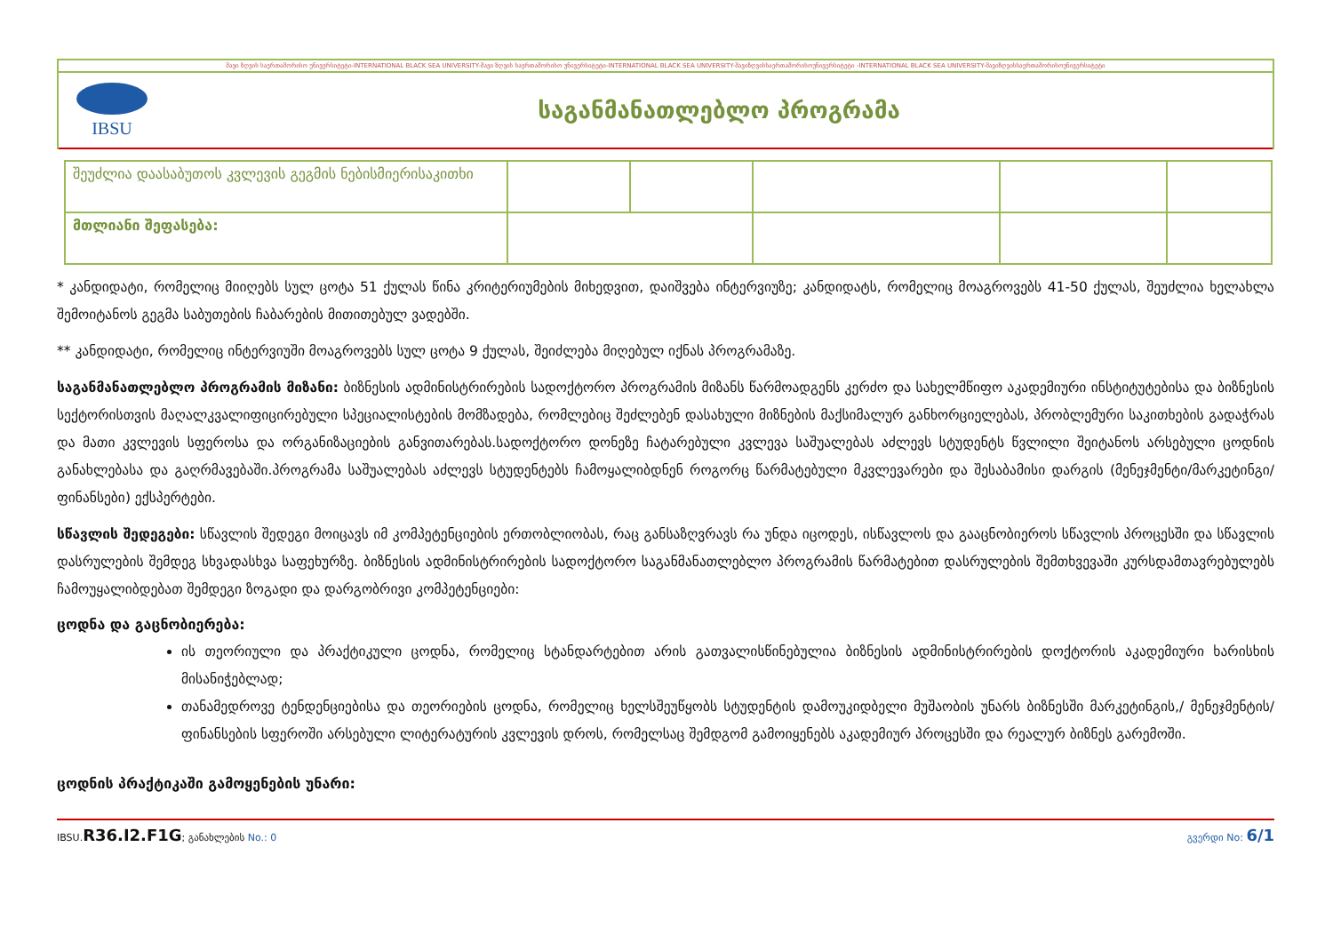შავი ზღვის საერთაშორისო უნივერსიტეტი-INTERNATIONAL BLACK SEA UNIVERSITY-შავი ზღვის საერთაშორისო უნივერსიტეტი-INTERNATIONAL BLACK SEA UNIVERSITY-შავიზღვისსაერთაშორისოუნივერსიტეტი -INTERNATIONAL BLACK SEA UNIVERSITY-შავიზღვისსაერთაშორისოუნივერსიტეტი
IBSU
საგანმანათლებლო პროგრამა
| შეუძლია დაასაბუთოს კვლევის გეგმის ნებისმიერისაკითხი | | | | | |
| მთლიანი შეფასება: | | | | | |
* კანდიდატი, რომელიც მიიღებს სულ ცოტა 51 ქულას წინა კრიტერიუმების მიხედვით, დაიშვება ინტერვიუზე; კანდიდატს, რომელიც მოაგროვებს 41-50 ქულას, შეუძლია ხელახლა შემოიტანოს გეგმა საბუთების ჩაბარების მითითებულ ვადებში.
** კანდიდატი, რომელიც ინტერვიუში მოაგროვებს სულ ცოტა 9 ქულას, შეიძლება მიღებულ იქნას პროგრამაზე.
საგანმანათლებლო პროგრამის მიზანი: ბიზნესის ადმინისტრირების სადოქტორო პროგრამის მიზანს წარმოადგენს კერძო და სახელმწიფო აკადემიური ინსტიტუტებისა და ბიზნესის სექტორისთვის მაღალკვალიფიცირებული სპეციალისტების მომზადება, რომლებიც შეძლებენ დასახული მიზნების მაქსიმალურ განხორციელებას, პრობლემური საკითხების გადაჭრას და მათი კვლევის სფეროსა და ორგანიზაციების განვითარებას.სადოქტორო დონეზე ჩატარებული კვლევა საშუალებას აძლევს სტუდენტს წვლილი შეიტანოს არსებული ცოდნის განახლებასა და გაღრმავებაში.პროგრამა საშუალებას აძლევს სტუდენტებს ჩამოყალიბდნენ როგორც წარმატებული მკვლევარები და შესაბამისი დარგის (მენეჯმენტი/მარკეტინგი/ფინანსები) ექსპერტები.
სწავლის შედეგები: სწავლის შედეგი მოიცავს იმ კომპეტენციების ერთობლიობას, რაც განსაზღვრავს რა უნდა იცოდეს, ისწავლოს და გააცნობიეროს სწავლის პროცესში და სწავლის დასრულების შემდეგ სხვადასხვა საფეხურზე. ბიზნესის ადმინისტრირების სადოქტორო საგანმანათლებლო პროგრამის წარმატებით დასრულების შემთხვევაში კურსდამთავრებულებს ჩამოუყალიბდებათ შემდეგი ზოგადი და დარგობრივი კომპეტენციები:
ცოდნა და გაცნობიერება:
ის თეორიული და პრაქტიკული ცოდნა, რომელიც სტანდარტებით არის გათვალისწინებულია ბიზნესის ადმინისტრირების დოქტორის აკადემიური ხარისხის მისანიჭებლად;
თანამედროვე ტენდენციებისა და თეორიების ცოდნა, რომელიც ხელსშეუწყობს სტუდენტის დამოუკიდბელი მუშაობის უნარს ბიზნესში მარკეტინგის,/ მენეჯმენტის/ ფინანსების სფეროში არსებული ლიტერატურის კვლევის დროს, რომელსაც შემდგომ გამოიყენებს აკადემიურ პროცესში და რეალურ ბიზნეს გარემოში.
ცოდნის პრაქტიკაში გამოყენების უნარი:
IBSU.R36.I2.F1G; განახლების No.: 0 გვერდი No: 6/1